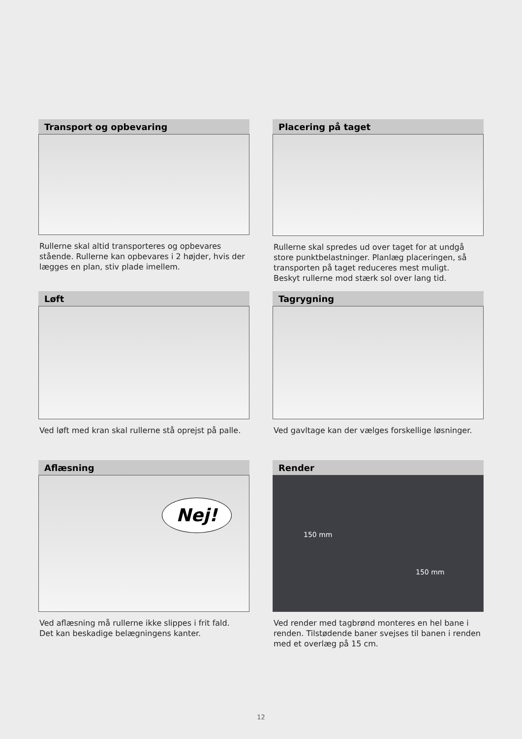Transport og opbevaring
Rullerne skal altid transporteres og opbevares stående. Rullerne kan opbevares i 2 højder, hvis der lægges en plan, stiv plade imellem.
Placering på taget
Rullerne skal spredes ud over taget for at undgå store punktbelastninger. Planlæg placeringen, så transporten på taget reduceres mest muligt.
Beskyt rullerne mod stærk sol over lang tid.
Løft
Ved løft med kran skal rullerne stå oprejst på palle.
Tagrygning
Ved gavltage kan der vælges forskellige løsninger.
Aflæsning
Nej!
Ved aflæsning må rullerne ikke slippes i frit fald.
Det kan beskadige belægningens kanter.
Render
150 mm
150 mm
Ved render med tagbrønd monteres en hel bane i renden. Tilstødende baner svejses til banen i renden med et overlæg på 15 cm.
12